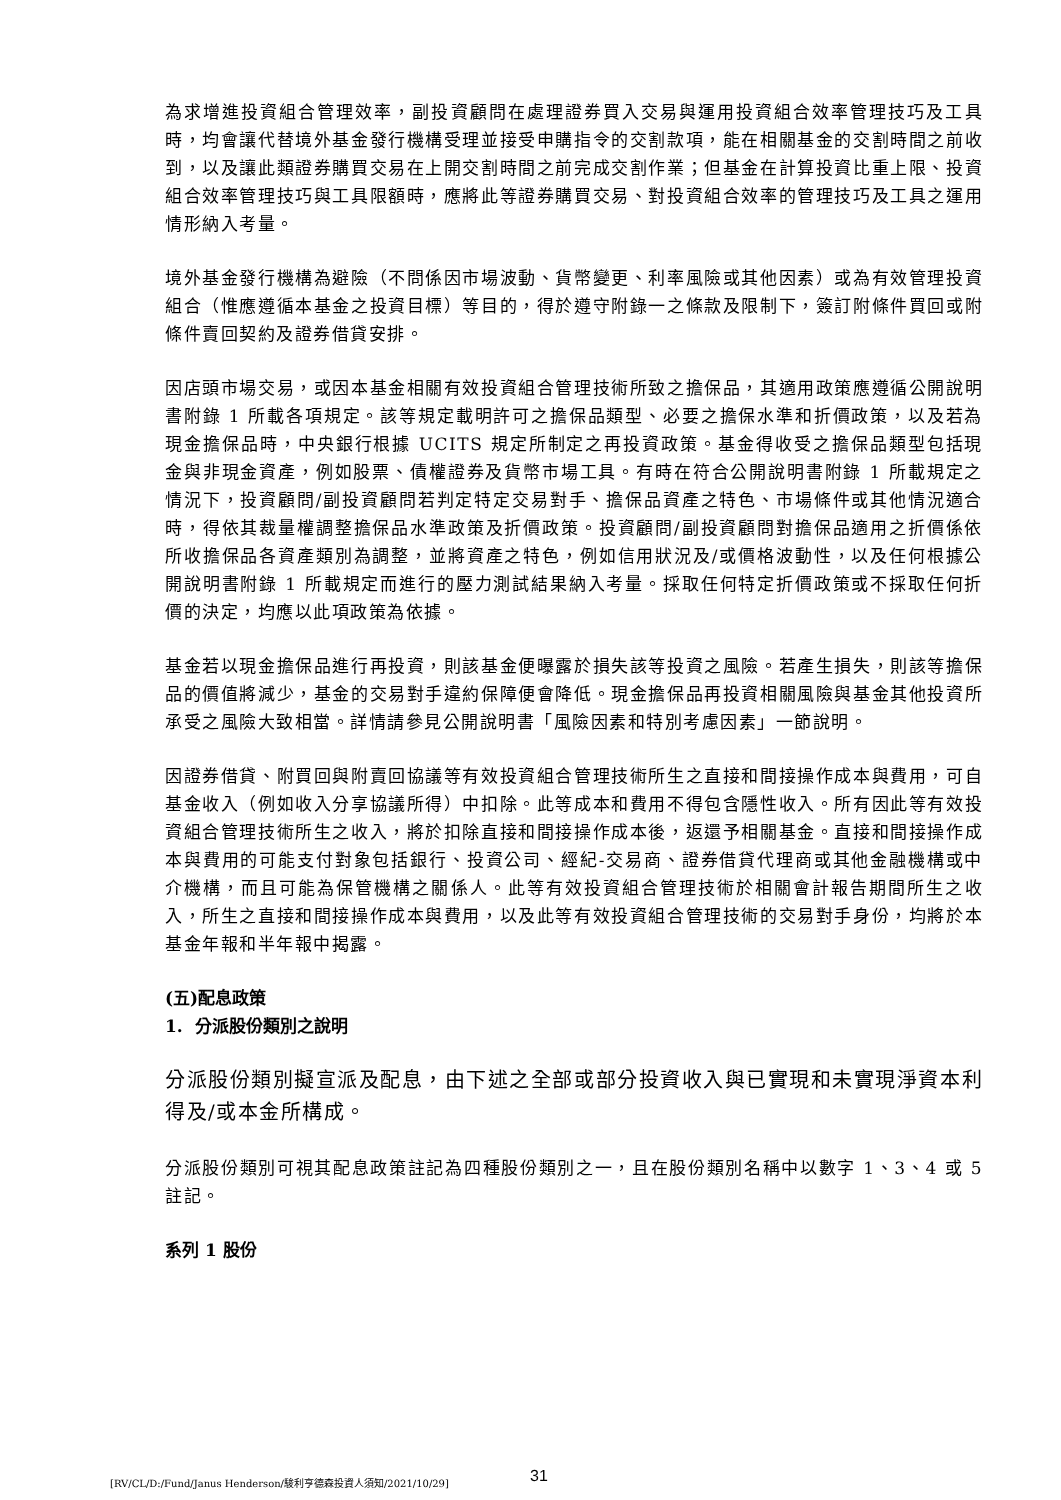為求增進投資組合管理效率，副投資顧問在處理證券買入交易與運用投資組合效率管理技巧及工具時，均會讓代替境外基金發行機構受理並接受申購指令的交割款項，能在相關基金的交割時間之前收到，以及讓此類證券購買交易在上開交割時間之前完成交割作業；但基金在計算投資比重上限、投資組合效率管理技巧與工具限額時，應將此等證券購買交易、對投資組合效率的管理技巧及工具之運用情形納入考量。
境外基金發行機構為避險（不問係因市場波動、貨幣變更、利率風險或其他因素）或為有效管理投資組合（惟應遵循本基金之投資目標）等目的，得於遵守附錄一之條款及限制下，簽訂附條件買回或附條件賣回契約及證券借貸安排。
因店頭市場交易，或因本基金相關有效投資組合管理技術所致之擔保品，其適用政策應遵循公開說明書附錄 1 所載各項規定。該等規定載明許可之擔保品類型、必要之擔保水準和折價政策，以及若為現金擔保品時，中央銀行根據 UCITS 規定所制定之再投資政策。基金得收受之擔保品類型包括現金與非現金資產，例如股票、債權證券及貨幣市場工具。有時在符合公開說明書附錄 1 所載規定之情況下，投資顧問/副投資顧問若判定特定交易對手、擔保品資產之特色、市場條件或其他情況適合時，得依其裁量權調整擔保品水準政策及折價政策。投資顧問/副投資顧問對擔保品適用之折價係依所收擔保品各資產類別為調整，並將資產之特色，例如信用狀況及/或價格波動性，以及任何根據公開說明書附錄 1 所載規定而進行的壓力測試結果納入考量。採取任何特定折價政策或不採取任何折價的決定，均應以此項政策為依據。
基金若以現金擔保品進行再投資，則該基金便曝露於損失該等投資之風險。若產生損失，則該等擔保品的價值將減少，基金的交易對手違約保障便會降低。現金擔保品再投資相關風險與基金其他投資所承受之風險大致相當。詳情請參見公開說明書「風險因素和特別考慮因素」一節說明。
因證券借貸、附買回與附賣回協議等有效投資組合管理技術所生之直接和間接操作成本與費用，可自基金收入（例如收入分享協議所得）中扣除。此等成本和費用不得包含隱性收入。所有因此等有效投資組合管理技術所生之收入，將於扣除直接和間接操作成本後，返還予相關基金。直接和間接操作成本與費用的可能支付對象包括銀行、投資公司、經紀-交易商、證券借貸代理商或其他金融機構或中介機構，而且可能為保管機構之關係人。此等有效投資組合管理技術於相關會計報告期間所生之收入，所生之直接和間接操作成本與費用，以及此等有效投資組合管理技術的交易對手身份，均將於本基金年報和半年報中揭露。
(五)配息政策
1. 分派股份類別之說明
分派股份類別擬宣派及配息，由下述之全部或部分投資收入與已實現和未實現淨資本利得及/或本金所構成。
分派股份類別可視其配息政策註記為四種股份類別之一，且在股份類別名稱中以數字 1、3、4 或 5 註記。
系列 1 股份
[RV/CL/D:/Fund/Janus Henderson/駿利亨德森投資人須知/2021/10/29] 31